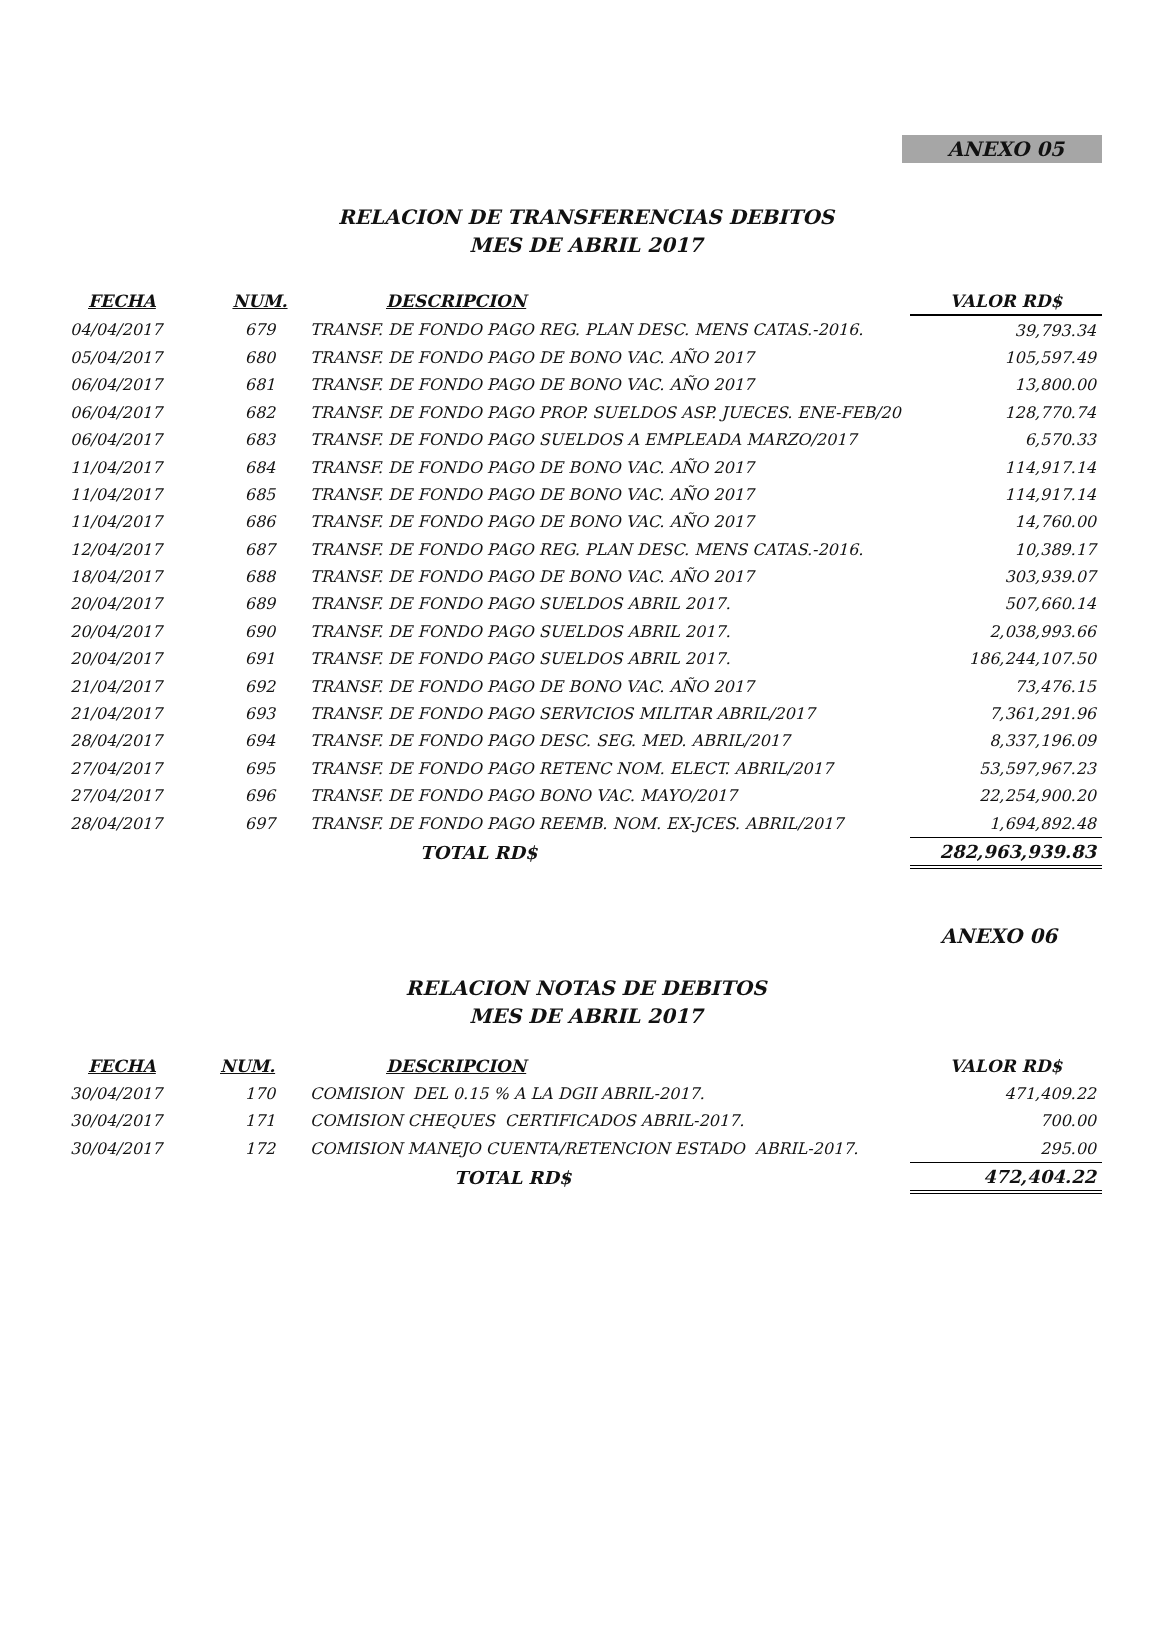ANEXO 05
RELACION DE TRANSFERENCIAS DEBITOS
MES DE ABRIL 2017
| FECHA | NUM. | DESCRIPCION | VALOR RD$ |
| --- | --- | --- | --- |
| 04/04/2017 | 679 | TRANSF. DE FONDO PAGO REG. PLAN DESC. MENS CATAS.-2016. | 39,793.34 |
| 05/04/2017 | 680 | TRANSF. DE FONDO PAGO DE BONO VAC. AÑO 2017 | 105,597.49 |
| 06/04/2017 | 681 | TRANSF. DE FONDO PAGO DE BONO VAC. AÑO 2017 | 13,800.00 |
| 06/04/2017 | 682 | TRANSF. DE FONDO PAGO PROP. SUELDOS ASP. JUECES. ENE-FEB/20 | 128,770.74 |
| 06/04/2017 | 683 | TRANSF. DE FONDO PAGO SUELDOS A EMPLEADA MARZO/2017 | 6,570.33 |
| 11/04/2017 | 684 | TRANSF. DE FONDO PAGO DE BONO VAC. AÑO 2017 | 114,917.14 |
| 11/04/2017 | 685 | TRANSF. DE FONDO PAGO DE BONO VAC. AÑO 2017 | 114,917.14 |
| 11/04/2017 | 686 | TRANSF. DE FONDO PAGO DE BONO VAC. AÑO 2017 | 14,760.00 |
| 12/04/2017 | 687 | TRANSF. DE FONDO PAGO REG. PLAN DESC. MENS CATAS.-2016. | 10,389.17 |
| 18/04/2017 | 688 | TRANSF. DE FONDO PAGO DE BONO VAC. AÑO 2017 | 303,939.07 |
| 20/04/2017 | 689 | TRANSF. DE FONDO PAGO SUELDOS ABRIL 2017. | 507,660.14 |
| 20/04/2017 | 690 | TRANSF. DE FONDO PAGO SUELDOS ABRIL 2017. | 2,038,993.66 |
| 20/04/2017 | 691 | TRANSF. DE FONDO PAGO SUELDOS ABRIL 2017. | 186,244,107.50 |
| 21/04/2017 | 692 | TRANSF. DE FONDO PAGO DE BONO VAC. AÑO 2017 | 73,476.15 |
| 21/04/2017 | 693 | TRANSF. DE FONDO PAGO SERVICIOS MILITAR ABRIL/2017 | 7,361,291.96 |
| 28/04/2017 | 694 | TRANSF. DE FONDO PAGO DESC. SEG. MED. ABRIL/2017 | 8,337,196.09 |
| 27/04/2017 | 695 | TRANSF. DE FONDO PAGO RETENC NOM. ELECT. ABRIL/2017 | 53,597,967.23 |
| 27/04/2017 | 696 | TRANSF. DE FONDO PAGO BONO VAC. MAYO/2017 | 22,254,900.20 |
| 28/04/2017 | 697 | TRANSF. DE FONDO PAGO REEMB. NOM. EX-JCES. ABRIL/2017 | 1,694,892.48 |
| | | TOTAL RD$ | 282,963,939.83 |
ANEXO 06
RELACION NOTAS DE DEBITOS
MES DE ABRIL 2017
| FECHA | NUM. | DESCRIPCION | VALOR RD$ |
| --- | --- | --- | --- |
| 30/04/2017 | 170 | COMISION DEL 0.15 % A LA DGII ABRIL-2017. | 471,409.22 |
| 30/04/2017 | 171 | COMISION CHEQUES CERTIFICADOS ABRIL-2017. | 700.00 |
| 30/04/2017 | 172 | COMISION MANEJO CUENTA/RETENCION ESTADO ABRIL-2017. | 295.00 |
| | | TOTAL RD$ | 472,404.22 |